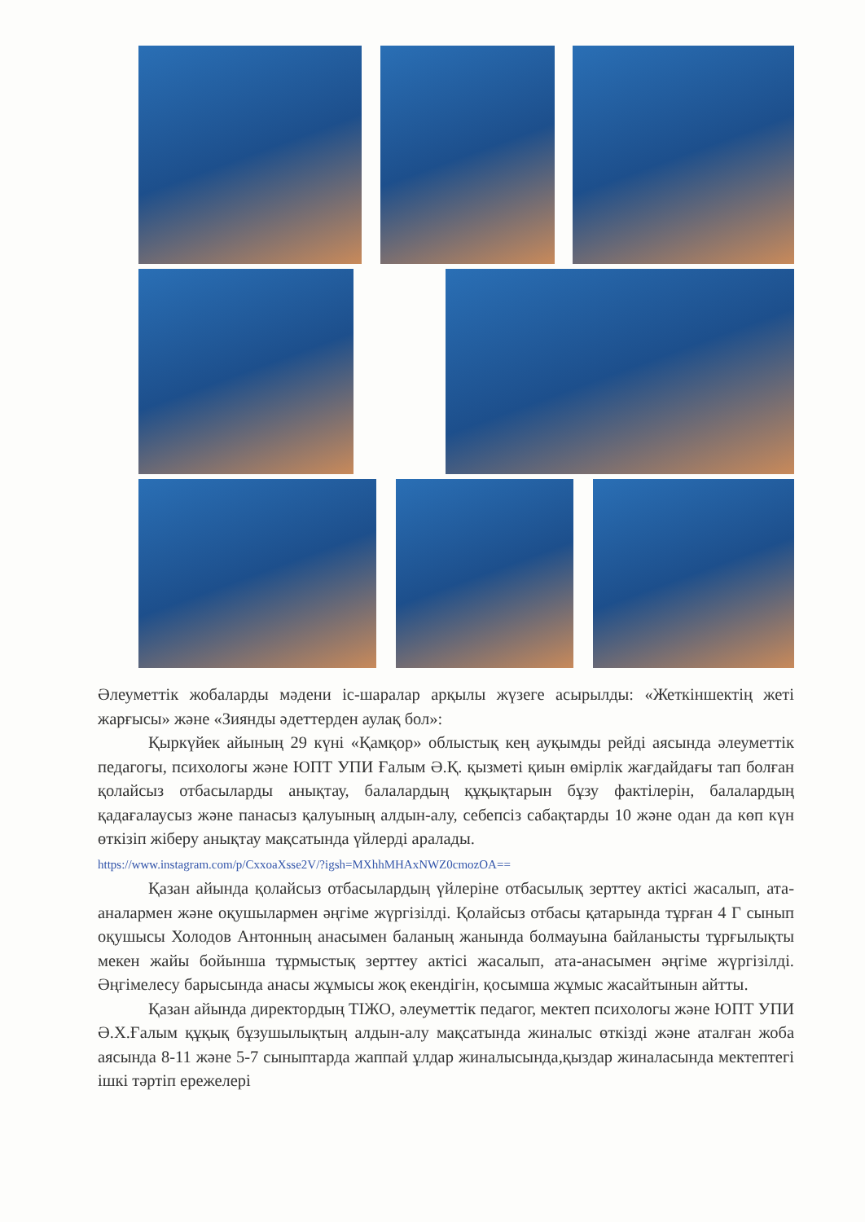Әлеуметтік жобаларды мәдени іс-шаралар арқылы жүзеге асырылды: «Жеткіншектің жеті жарғысы» және «Зиянды әдеттерден аулақ бол»:
Қыркүйек айының 29 күні «Қамқор» облыстық кең ауқымды рейді аясында әлеуметтік педагогы, психологы және ЮПТ УПИ Ғалым Ә.Қ. қызметі қиын өмірлік жағдайдағы тап болған қолайсыз отбасыларды анықтау, балалардың құқықтарын бұзу фактілерін, балалардың қадағалаусыз және панасыз қалуының алдын-алу, себепсіз сабақтарды 10 және одан да көп күн өткізіп жіберу анықтау мақсатында үйлерді аралады.
https://www.instagram.com/p/CxxoaXsse2V/?igsh=MXhhMHAxNWZ0cmozOA==
Қазан айында қолайсыз отбасылардың үйлеріне отбасылық зерттеу актісі жасалып, ата-аналармен және оқушылармен әңгіме жүргізілді. Қолайсыз отбасы қатарында тұрған 4 Г сынып оқушысы Холодов Антонның анасымен баланың жанында болмауына байланысты тұрғылықты мекен жайы бойынша тұрмыстық зерттеу актісі жасалып, ата-анасымен әңгіме жүргізілді. Әңгімелесу барысында анасы жұмысы жоқ екендігін, қосымша жұмыс жасайтынын айтты.
Қазан айында директордың ТІЖО, әлеуметтік педагог, мектеп психологы және ЮПТ УПИ Ә.Х.Ғалым құқық бұзушылықтың алдын-алу мақсатында жиналыс өткізді және аталған жоба аясында 8-11 және 5-7 сыныптарда жаппай ұлдар жиналысында,қыздар жиналасында мектептегі ішкі тәртіп ережелері